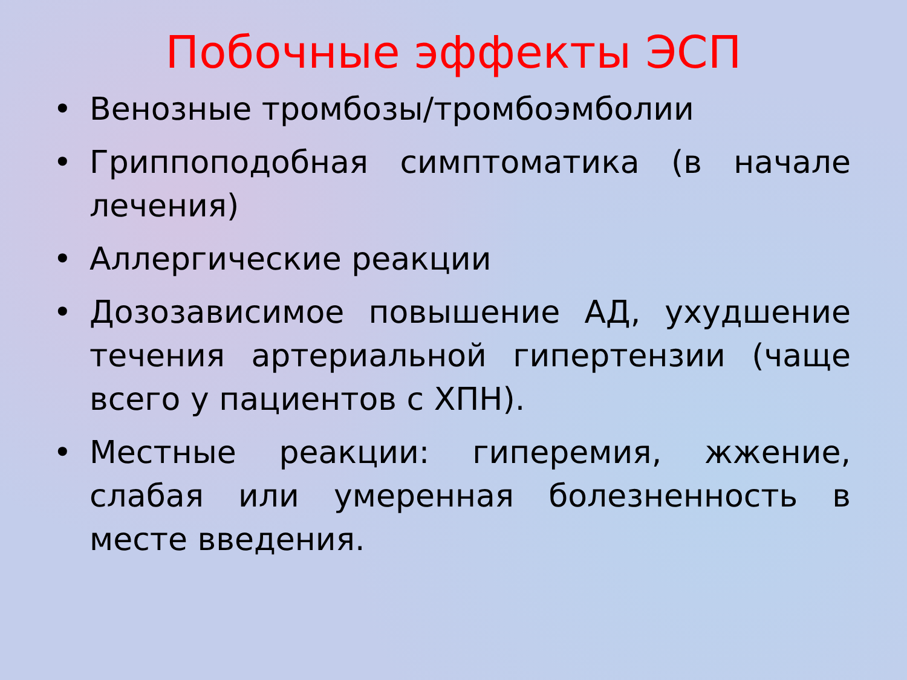Побочные эффекты ЭСП
• Венозные тромбозы/тромбоэмболии
• Гриппоподобная симптоматика (в начале лечения)
• Аллергические реакции
• Дозозависимое повышение АД, ухудшение течения артериальной гипертензии (чаще всего у пациентов с ХПН).
• Местные реакции: гиперемия, жжение, слабая или умеренная болезненность в месте введения.